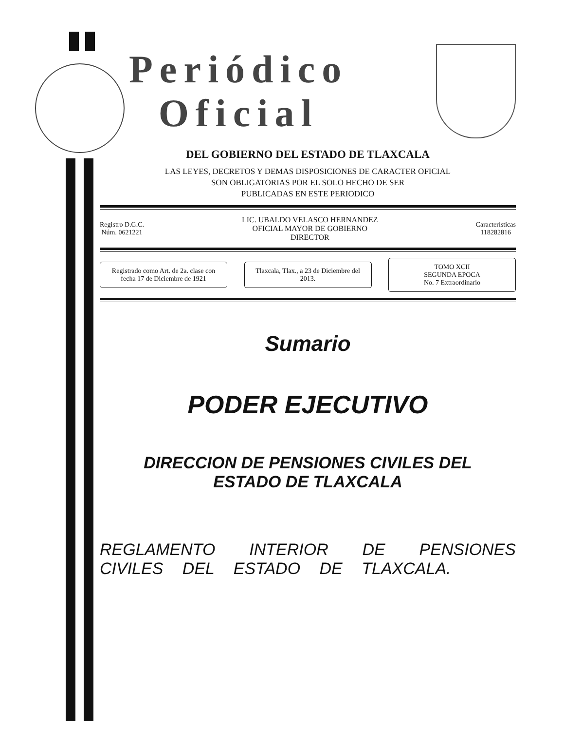Periódico
Oficial
DEL GOBIERNO DEL ESTADO DE TLAXCALA
LAS LEYES, DECRETOS Y DEMAS DISPOSICIONES DE CARACTER OFICIAL
SON OBLIGATORIAS POR EL SOLO HECHO DE SER
PUBLICADAS EN ESTE PERIODICO
Registro D.G.C.
Núm. 0621221
LIC. UBALDO VELASCO HERNANDEZ
OFICIAL MAYOR DE GOBIERNO
DIRECTOR
Características
118282816
Registrado como Art. de 2a. clase con fecha 17 de Diciembre de 1921
Tlaxcala, Tlax., a 23 de Diciembre del 2013.
TOMO XCII
SEGUNDA EPOCA
No. 7 Extraordinario
Sumario
PODER EJECUTIVO
DIRECCION DE PENSIONES CIVILES DEL
ESTADO DE TLAXCALA
REGLAMENTO INTERIOR DE PENSIONES CIVILES DEL ESTADO DE TLAXCALA.